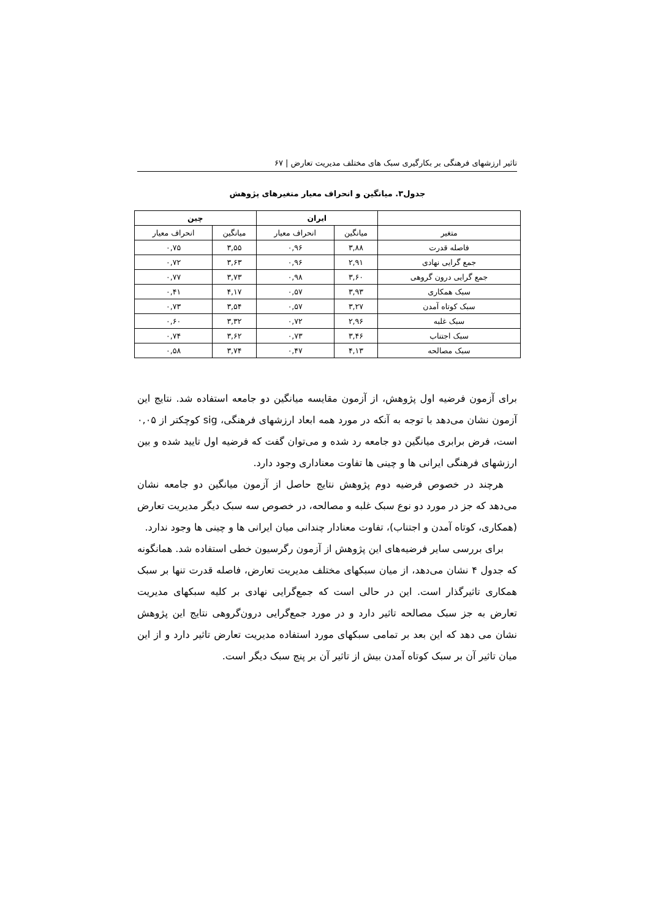تاثیر ارزشهای فرهنگی بر بکارگیری سبک های مختلف مدیریت تعارض | ۶۷
جدول۳. میانگین و انحراف معیار متغیرهای پژوهش
| | ایران | | چین | |
| --- | --- | --- | --- | --- |
| متغیر | میانگین | انحراف معیار | میانگین | انحراف معیار |
| فاصله قدرت | ۳,۸۸ | ۰,۹۶ | ۳,۵۵ | ۰,۷۵ |
| جمع گرایی نهادی | ۲,۹۱ | ۰,۹۶ | ۳,۶۳ | ۰,۷۲ |
| جمع گرایی درون گروهی | ۳,۶۰ | ۰,۹۸ | ۳,۷۳ | ۰,۷۷ |
| سبک همکاری | ۳,۹۳ | ۰,۵۷ | ۴,۱۷ | ۰,۴۱ |
| سبک کوتاه آمدن | ۳,۲۷ | ۰,۵۷ | ۳,۵۴ | ۰,۷۳ |
| سبک غلبه | ۲,۹۶ | ۰,۷۲ | ۳,۳۲ | ۰,۶۰ |
| سبک اجتناب | ۳,۴۶ | ۰,۷۳ | ۳,۶۲ | ۰,۷۴ |
| سبک مصالحه | ۴,۱۳ | ۰,۴۷ | ۳,۷۴ | ۰,۵۸ |
برای آزمون فرضیه اول پژوهش، از آزمون مقایسه میانگین دو جامعه استفاده شد. نتایج این آزمون نشان می‌دهد با توجه به آنکه در مورد همه ابعاد ارزشهای فرهنگی، sig کوچکتر از ۰,۰۵ است، فرض برابری میانگین دو جامعه رد شده و می‌توان گفت که فرضیه اول تایید شده و بین ارزشهای فرهنگی ایرانی ها و چینی ها تفاوت معناداری وجود دارد.
هرچند در خصوص فرضیه دوم پژوهش نتایج حاصل از آزمون میانگین دو جامعه نشان می‌دهد که جز در مورد دو نوع سبک غلبه و مصالحه، در خصوص سه سبک دیگر مدیریت تعارض (همکاری، کوتاه آمدن و اجتناب)، تفاوت معنادار چندانی میان ایرانی ها و چینی ها وجود ندارد.
برای بررسی سایر فرضیه‌های این پژوهش از آزمون رگرسیون خطی استفاده شد. همانگونه که جدول ۴ نشان می‌دهد، از میان سبکهای مختلف مدیریت تعارض، فاصله قدرت تنها بر سبک همکاری تاثیرگذار است. این در حالی است که جمع‌گرایی نهادی بر کلیه سبکهای مدیریت تعارض به جز سبک مصالحه تاثیر دارد و در مورد جمع‌گرایی درون‌گروهی نتایج این پژوهش نشان می دهد که این بعد بر تمامی سبکهای مورد استفاده مدیریت تعارض تاثیر دارد و از این میان تاثیر آن بر سبک کوتاه آمدن بیش از تاثیر آن بر پنج سبک دیگر است.